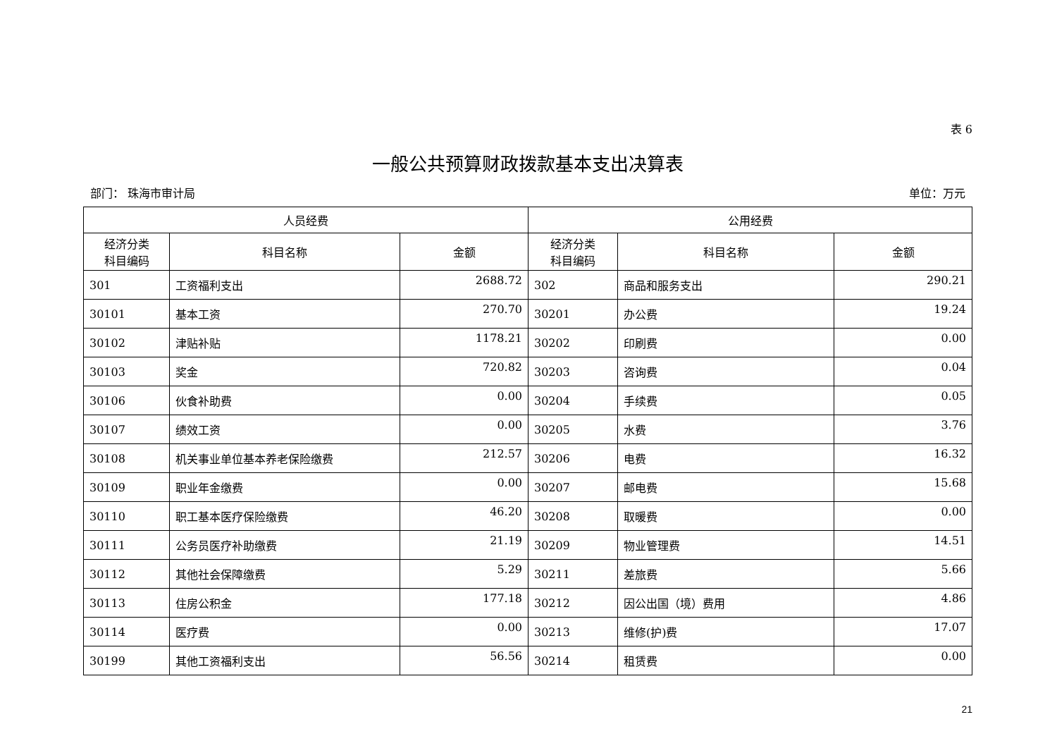表 6
一般公共预算财政拨款基本支出决算表
部门： 珠海市审计局 单位：万元
| 人员经费 | | | 公用经费 | | |
| --- | --- | --- | --- | --- | --- |
| 经济分类 科目编码 | 科目名称 | 金额 | 经济分类 科目编码 | 科目名称 | 金额 |
| 301 | 工资福利支出 | 2688.72 | 302 | 商品和服务支出 | 290.21 |
| 30101 | 基本工资 | 270.70 | 30201 | 办公费 | 19.24 |
| 30102 | 津贴补贴 | 1178.21 | 30202 | 印刷费 | 0.00 |
| 30103 | 奖金 | 720.82 | 30203 | 咨询费 | 0.04 |
| 30106 | 伙食补助费 | 0.00 | 30204 | 手续费 | 0.05 |
| 30107 | 绩效工资 | 0.00 | 30205 | 水费 | 3.76 |
| 30108 | 机关事业单位基本养老保险缴费 | 212.57 | 30206 | 电费 | 16.32 |
| 30109 | 职业年金缴费 | 0.00 | 30207 | 邮电费 | 15.68 |
| 30110 | 职工基本医疗保险缴费 | 46.20 | 30208 | 取暖费 | 0.00 |
| 30111 | 公务员医疗补助缴费 | 21.19 | 30209 | 物业管理费 | 14.51 |
| 30112 | 其他社会保障缴费 | 5.29 | 30211 | 差旅费 | 5.66 |
| 30113 | 住房公积金 | 177.18 | 30212 | 因公出国（境）费用 | 4.86 |
| 30114 | 医疗费 | 0.00 | 30213 | 维修(护)费 | 17.07 |
| 30199 | 其他工资福利支出 | 56.56 | 30214 | 租赁费 | 0.00 |
21